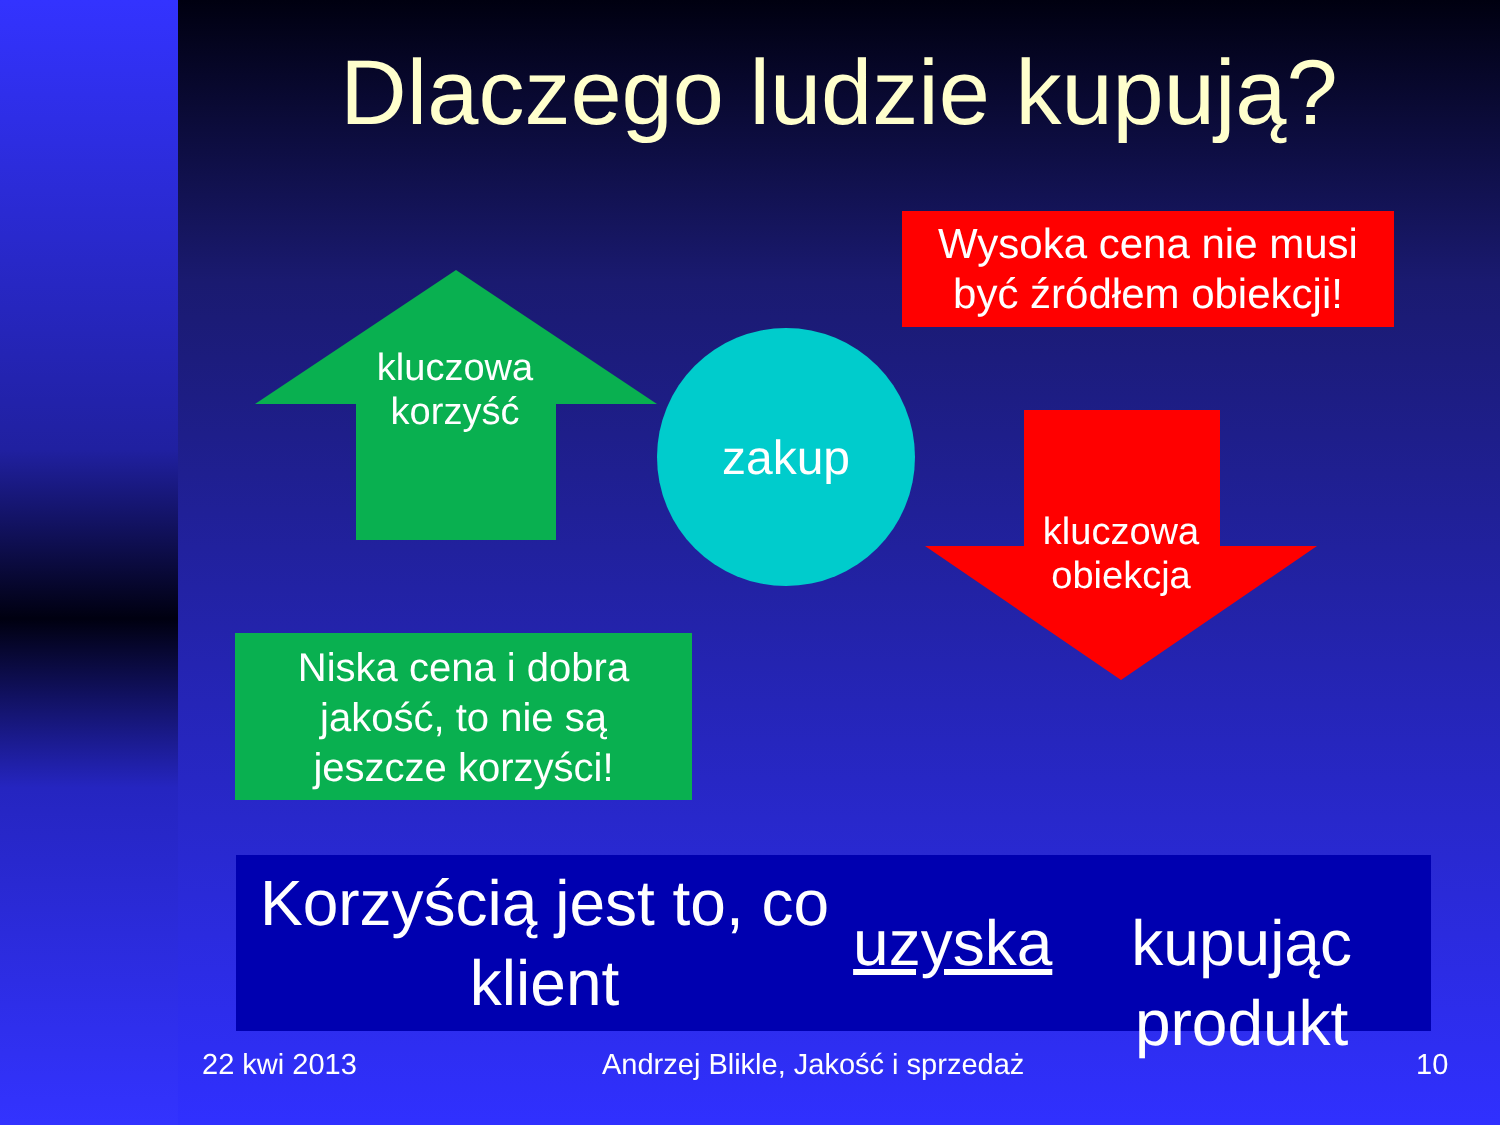Dlaczego ludzie kupują?
Wysoka cena nie musi
być źródłem obiekcji!
kluczowa
korzyść
zakup
kluczowa
obiekcja
Niska cena i dobra
jakość, to nie są
jeszcze korzyści!
Korzyścią jest to, co klient uzyska
kupując produkt
22 kwi 2013
Andrzej Blikle, Jakość i sprzedaż
10